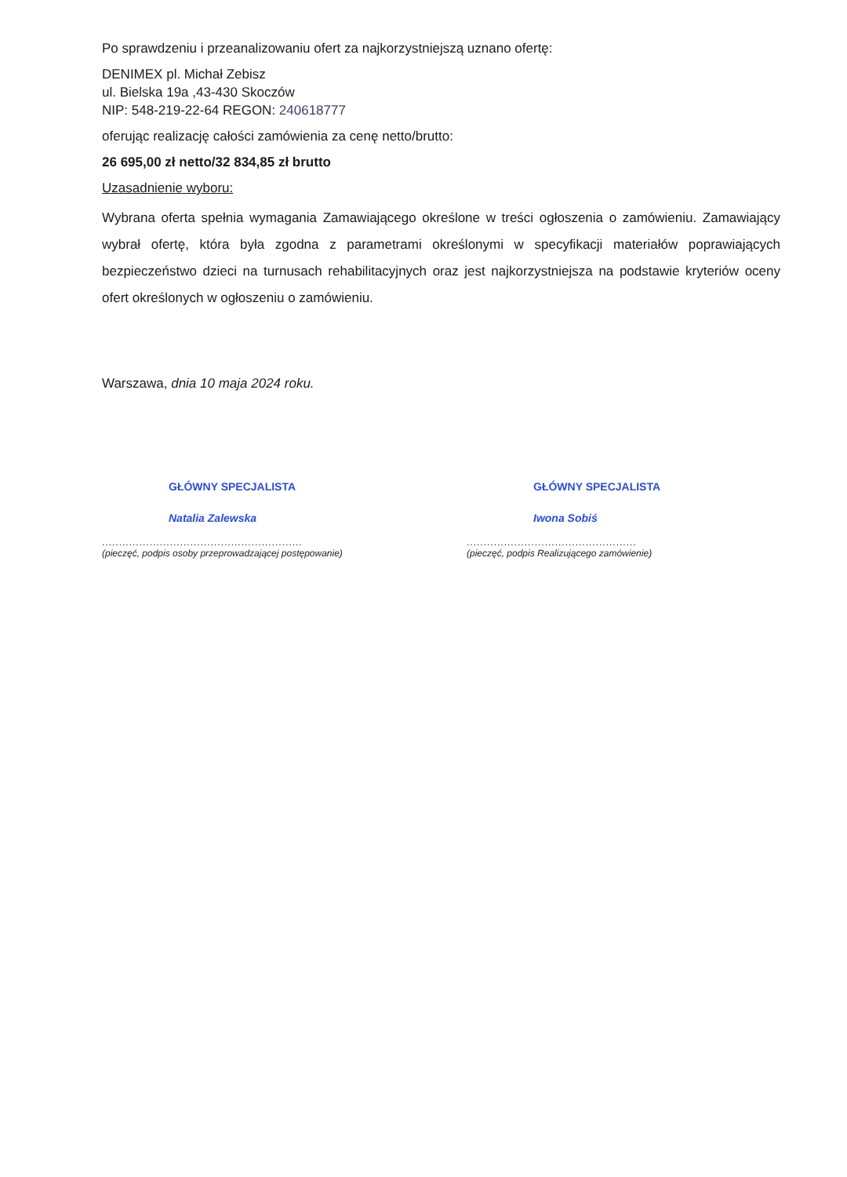Po sprawdzeniu i przeanalizowaniu ofert za najkorzystniejszą uznano ofertę:
DENIMEX pl. Michał Zebisz
ul. Bielska 19a ,43-430 Skoczów
NIP: 548-219-22-64 REGON: 240618777
oferując realizację całości zamówienia za cenę netto/brutto:
26 695,00 zł netto/32 834,85 zł brutto
Uzasadnienie wyboru:
Wybrana oferta spełnia wymagania Zamawiającego określone w treści ogłoszenia o zamówieniu. Zamawiający wybrał ofertę, która była zgodna z parametrami określonymi w specyfikacji materiałów poprawiających bezpieczeństwo dzieci na turnusach rehabilitacyjnych oraz jest najkorzystniejsza na podstawie kryteriów oceny ofert określonych w ogłoszeniu o zamówieniu.
Warszawa, dnia 10 maja 2024 roku.
GŁÓWNY SPECJALISTA
Natalia Zalewska
...........................................................
(pieczęć, podpis osoby przeprowadzającej postępowanie)
GŁÓWNY SPECJALISTA
Iwona Sobiś
..................................................
(pieczęć, podpis Realizującego zamówienie)